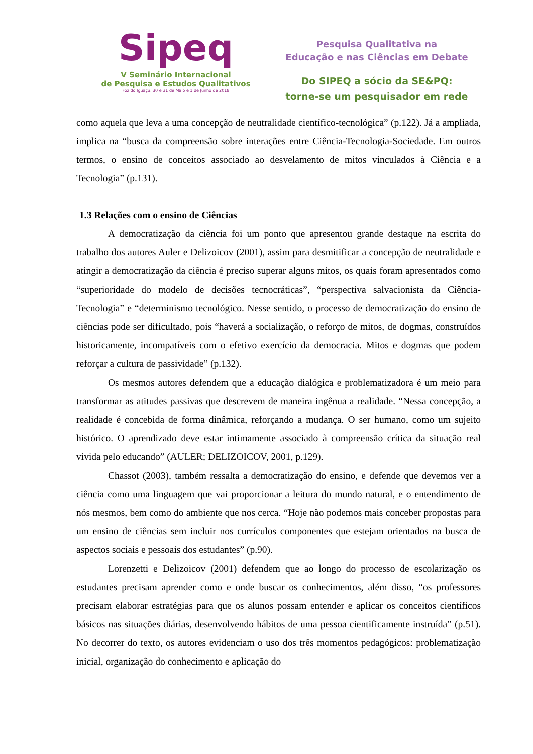Sipeq
V Seminário Internacional
de Pesquisa e Estudos Qualitativos
Foz do Iguaçu, 30 e 31 de Maio e 1 de Junho de 2018
Pesquisa Qualitativa na
Educação e nas Ciências em Debate
Do SIPEQ a sócio da SE&PQ:
torne-se um pesquisador em rede
como aquela que leva a uma concepção de neutralidade científico-tecnológica” (p.122). Já a ampliada, implica na “busca da compreensão sobre interações entre Ciência-Tecnologia-Sociedade. Em outros termos, o ensino de conceitos associado ao desvelamento de mitos vinculados à Ciência e a Tecnologia” (p.131).
1.3 Relações com o ensino de Ciências
A democratização da ciência foi um ponto que apresentou grande destaque na escrita do trabalho dos autores Auler e Delizoicov (2001), assim para desmitificar a concepção de neutralidade e atingir a democratização da ciência é preciso superar alguns mitos, os quais foram apresentados como “superioridade do modelo de decisões tecnocráticas”, “perspectiva salvacionista da Ciência-Tecnologia” e “determinismo tecnológico. Nesse sentido, o processo de democratização do ensino de ciências pode ser dificultado, pois “haverá a socialização, o reforço de mitos, de dogmas, construídos historicamente, incompatíveis com o efetivo exercício da democracia. Mitos e dogmas que podem reforçar a cultura de passividade” (p.132).
Os mesmos autores defendem que a educação dialógica e problematizadora é um meio para transformar as atitudes passivas que descrevem de maneira ingênua a realidade. “Nessa concepção, a realidade é concebida de forma dinâmica, reforçando a mudança. O ser humano, como um sujeito histórico. O aprendizado deve estar intimamente associado à compreensão crítica da situação real vivida pelo educando” (AULER; DELIZOICOV, 2001, p.129).
Chassot (2003), também ressalta a democratização do ensino, e defende que devemos ver a ciência como uma linguagem que vai proporcionar a leitura do mundo natural, e o entendimento de nós mesmos, bem como do ambiente que nos cerca. “Hoje não podemos mais conceber propostas para um ensino de ciências sem incluir nos currículos componentes que estejam orientados na busca de aspectos sociais e pessoais dos estudantes” (p.90).
Lorenzetti e Delizoicov (2001) defendem que ao longo do processo de escolarização os estudantes precisam aprender como e onde buscar os conhecimentos, além disso, “os professores precisam elaborar estratégias para que os alunos possam entender e aplicar os conceitos científicos básicos nas situações diárias, desenvolvendo hábitos de uma pessoa cientificamente instruída” (p.51). No decorrer do texto, os autores evidenciam o uso dos três momentos pedagógicos: problematização inicial, organização do conhecimento e aplicação do